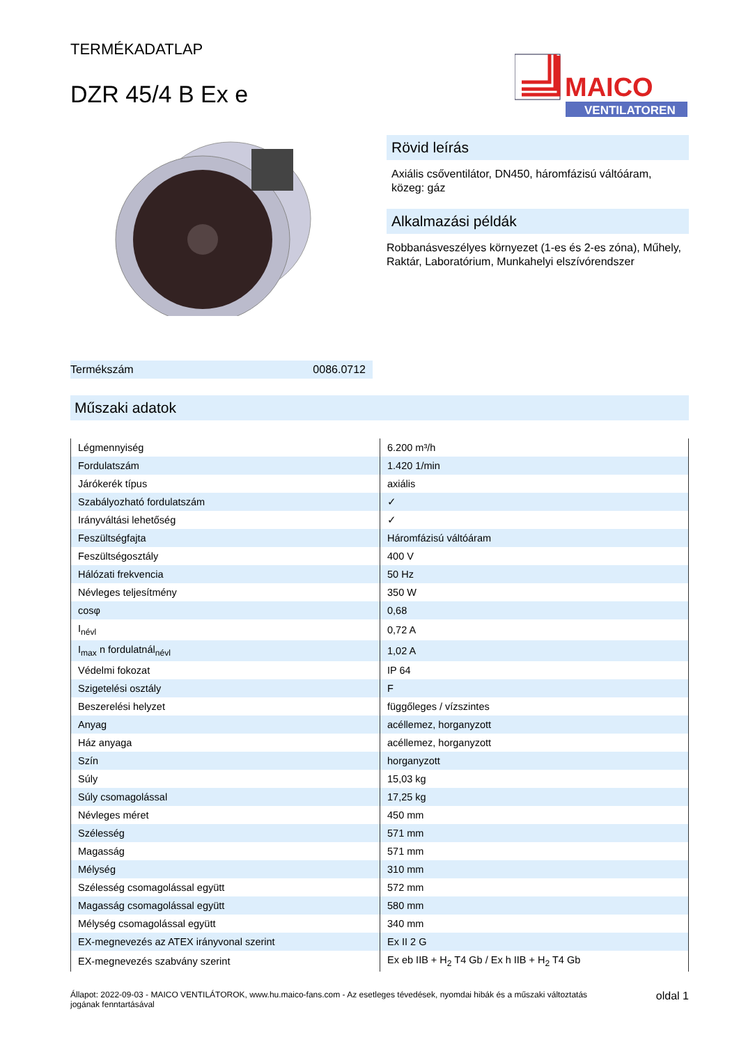TERMÉKADATLAP
DZR 45/4 B Ex e
MAICO
VENTILATOREN
Termékszám 0086.0712
Rövid leírás
Axiális csőventilátor, DN450, háromfázisú váltóáram, közeg: gáz
Alkalmazási példák
Robbanásveszélyes környezet (1-es és 2-es zóna), Műhely, Raktár, Laboratórium, Munkahelyi elszívórendszer
Műszaki adatok
| Légmennyiség | 6.200 m³/h |
| Fordulatszám | 1.420 1/min |
| Járókerék típus | axiális |
| Szabályozható fordulatszám | ✓ |
| Irányváltási lehetőség | ✓ |
| Feszültségfajta | Háromfázisú váltóáram |
| Feszültségosztály | 400 V |
| Hálózati frekvencia | 50 Hz |
| Névleges teljesítmény | 350 W |
| cosφ | 0,68 |
| I<sub>névl</sub> | 0,72 A |
| I<sub>max</sub> n fordulatnál<sub>névl</sub> | 1,02 A |
| Védelmi fokozat | IP 64 |
| Szigetelési osztály | F |
| Beszerelési helyzet | függőleges / vízszintes |
| Anyag | acéllemez, horganyzott |
| Ház anyaga | acéllemez, horganyzott |
| Szín | horganyzott |
| Súly | 15,03 kg |
| Súly csomagolással | 17,25 kg |
| Névleges méret | 450 mm |
| Szélesség | 571 mm |
| Magasság | 571 mm |
| Mélység | 310 mm |
| Szélesség csomagolással együtt | 572 mm |
| Magasság csomagolással együtt | 580 mm |
| Mélység csomagolással együtt | 340 mm |
| EX-megnevezés az ATEX irányvonal szerint | Ex II 2 G |
| EX-megnevezés szabvány szerint | Ex eb IIB + H<sub>2</sub> T4 Gb / Ex h IIB + H<sub>2</sub> T4 Gb |
Állapot: 2022-09-03 - MAICO VENTILÁTOROK, www.hu.maico-fans.com - Az esetleges tévedések, nyomdai hibák és a műszaki változtatás jogának fenntartásával
oldal 1